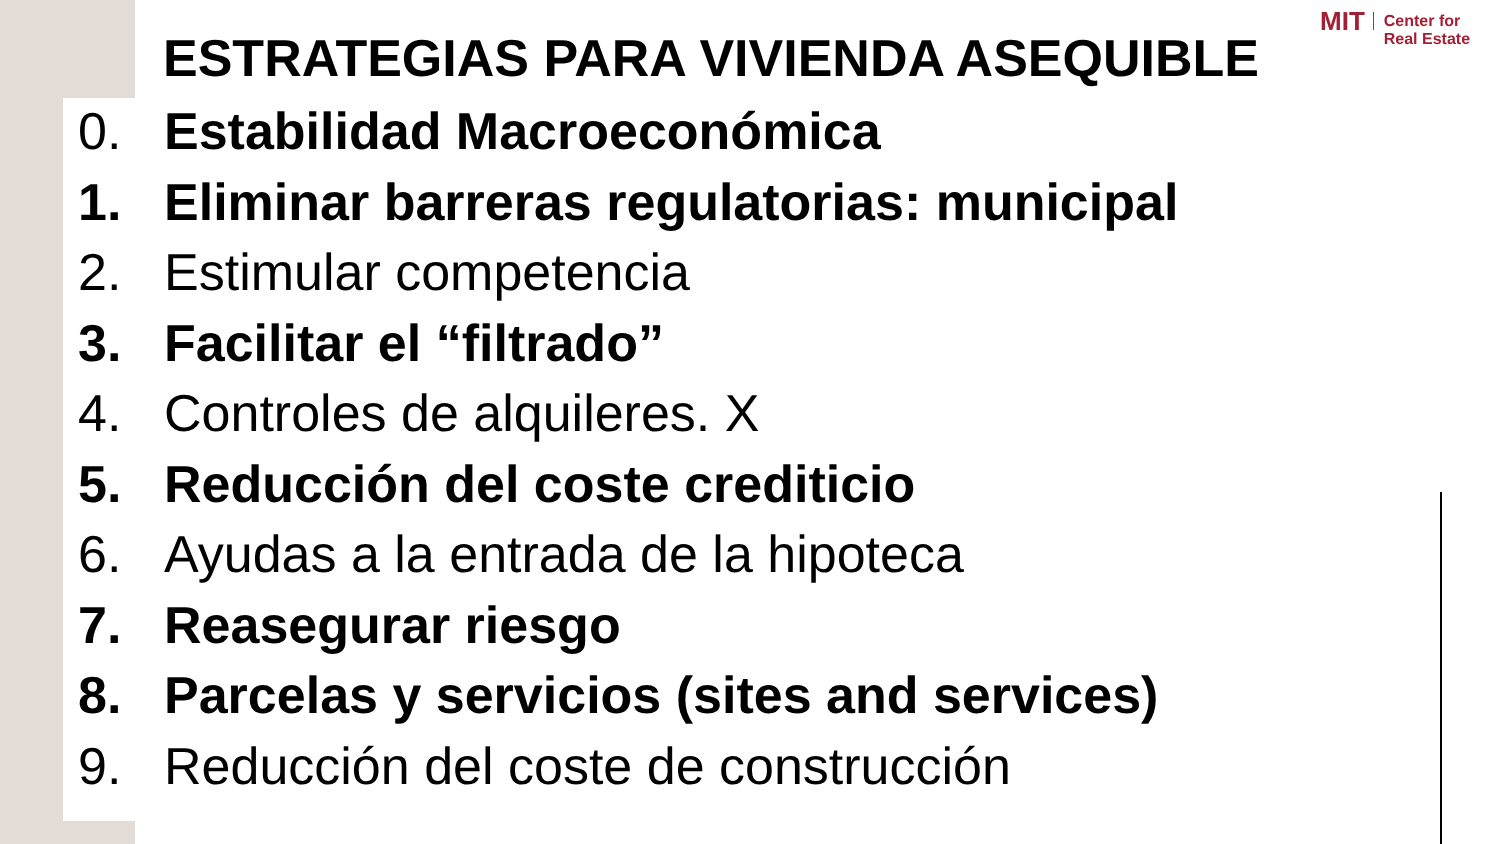MIT Center for
Real Estate
ESTRATEGIAS PARA VIVIENDA ASEQUIBLE
0. Estabilidad Macroeconómica
1. Eliminar barreras regulatorias: municipal
2. Estimular competencia
3. Facilitar el “filtrado”
4. Controles de alquileres. X
5. Reducción del coste crediticio
6. Ayudas a la entrada de la hipoteca
7. Reasegurar riesgo
8. Parcelas y servicios (sites and services)
9. Reducción del coste de construcción